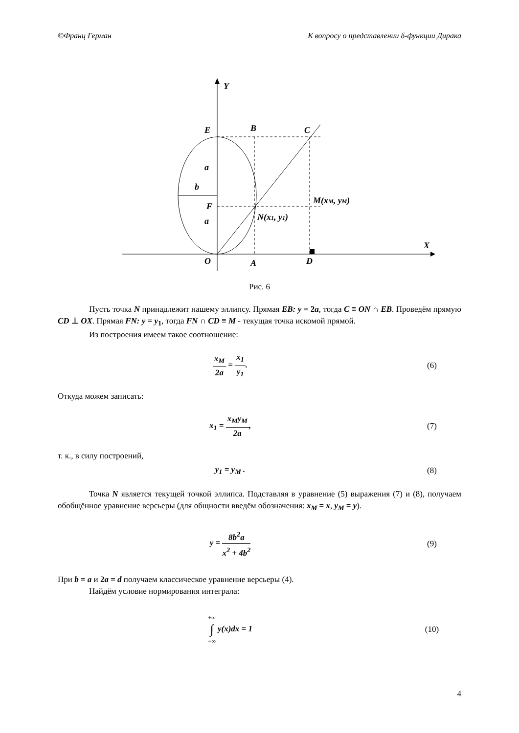©Франц Герман К вопросу о представлении δ-функции Дирака
Y
X
E
B
C
a
b
F
a
M(xM, yM)
N(x1, y1)
O
A
D
Рис. 6
Пусть точка N принадлежит нашему эллипсу. Прямая EB: y = 2a, тогда C ≡ ON ∩ EB. Проведём прямую CD ⊥ OX. Прямая FN: y = y<sub>1</sub>, тогда FN ∩ CD ≡ M - текущая точка искомой прямой.
Из построения имеем такое соотношение:
x<sub>M</sub> 2a = x<sub>1</sub> y<sub>1</sub>. (6)
Откуда можем записать:
x<sub>1</sub> = x<sub>M</sub>y<sub>M</sub> 2a, (7)
т. к., в силу построений,
y<sub>1</sub> = y<sub>M</sub> . (8)
Точка N является текущей точкой эллипса. Подставляя в уравнение (5) выражения (7) и (8), получаем обобщённое уравнение версьеры (для общности введём обозначения: x<sub>M</sub> = x, y<sub>M</sub> = y).
y = 8b<sup>2</sup>a x<sup>2</sup> + 4b<sup>2</sup> (9)
При b = a и 2a = d получаем классическое уравнение версьеры (4).
Найдём условие нормирования интеграла:
+∞ ∫ −∞ y(x)dx = 1 (10)
4